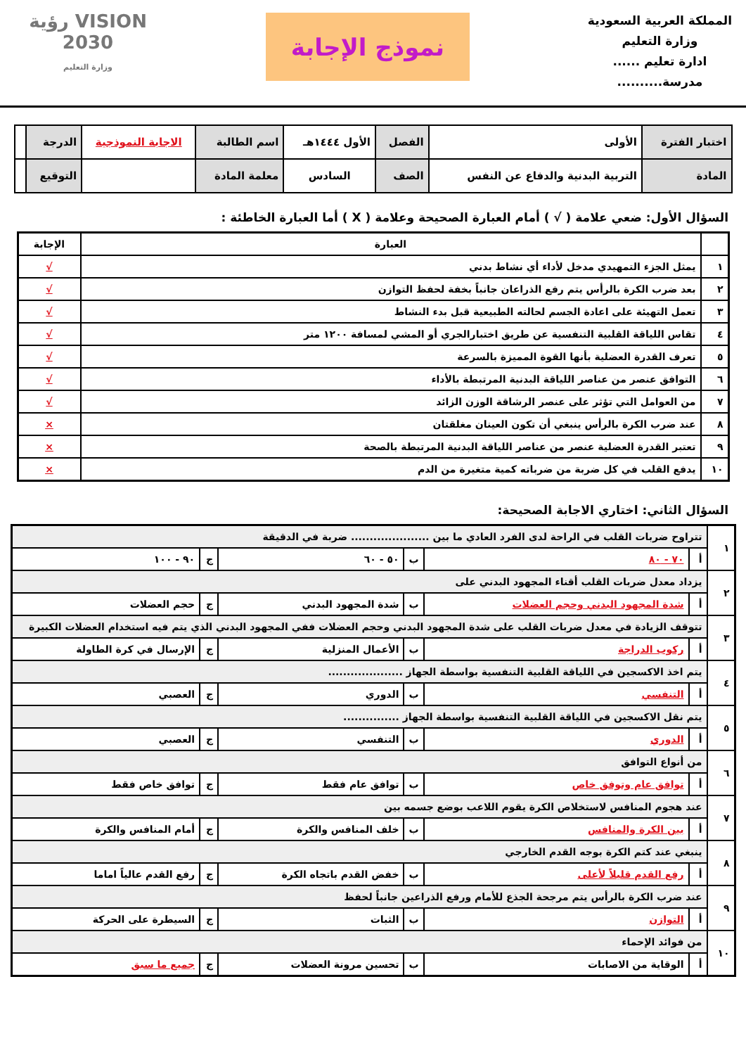المملكة العربية السعودية
وزارة التعليم
ادارة تعليم ......
مدرسة..........
نموذج الإجابة
VISION رؤية
2030
وزارة التعليم
| اختبار الفترة | الأولى | الفصل | الأول ١٤٤٤هـ | اسم الطالبة | الاجابة النموذجية | الدرجة | |
| المادة | التربية البدنية والدفاع عن النفس | الصف | السادس | معلمة المادة | | التوقيع | |
السؤال الأول: ضعي علامة ( √ ) أمام العبارة الصحيحة وعلامة ( X ) أما العبارة الخاطئة :
| | العبارة | الإجابة |
| --- | --- | --- |
| ١ | يمثل الجزء التمهيدي مدخل لأداء أي نشاط بدني | √ |
| ٢ | بعد ضرب الكرة بالرأس يتم رفع الذراعان جانباً بخفة لحفظ التوازن | √ |
| ٣ | تعمل التهيئة على اعادة الجسم لحالته الطبيعية قبل بدء النشاط | √ |
| ٤ | تقاس اللياقة القلبية التنفسية عن طريق اختبارالجري أو المشي لمسافة ١٢٠٠ متر | √ |
| ٥ | تعرف القدرة العضلية بأنها القوة المميزة بالسرعة | √ |
| ٦ | التوافق عنصر من عناصر اللياقة البدنية المرتبطة بالأداء | √ |
| ٧ | من العوامل التي تؤثر على عنصر الرشاقة الوزن الزائد | √ |
| ٨ | عند ضرب الكرة بالرأس ينبغي أن تكون العينان مغلقتان | × |
| ٩ | تعتبر القدرة العضلية عنصر من عناصر اللياقة البدنية المرتبطة بالصحة | × |
| ١٠ | يدفع القلب في كل ضربة من ضرباته كمية متغيرة من الدم | × |
السؤال الثاني: اختاري الاجابة الصحيحة:
| ١ | تتراوح ضربات القلب في الراحة لدى الفرد العادي ما بين ..................... ضربة في الدقيقة | | | | | |
| | أ | ٧٠ - ٨٠ | ب | ٥٠ - ٦٠ | ج | ٩٠ - ١٠٠ |
| ٢ | يزداد معدل ضربات القلب أقناء المجهود البدني على | | | | | |
| | أ | شدة المجهود البدني وحجم العضلات | ب | شدة المجهود البدني | ج | حجم العضلات |
| ٣ | تتوقف الزيادة في معدل ضربات القلب على شدة المجهود البدني وحجم العضلات ففي المجهود البدني الذي يتم فيه استخدام العضلات الكبيرة | | | | | |
| | أ | ركوب الدراجة | ب | الأعمال المنزلية | ج | الإرسال في كرة الطاولة |
| ٤ | يتم اخذ الاكسجين في اللياقة القلبية التنفسية بواسطة الجهاز .................... | | | | | |
| | أ | التنفسي | ب | الدوري | ج | العصبي |
| ٥ | يتم نقل الاكسجين في اللياقة القلبية التنفسية بواسطة الجهاز ............... | | | | | |
| | أ | الدوري | ب | التنفسي | ج | العصبي |
| ٦ | من أنواع التوافق | | | | | |
| | أ | توافق عام وتوفق خاص | ب | توافق عام فقط | ج | توافق خاص فقط |
| ٧ | عند هجوم المنافس لاستخلاص الكرة يقوم اللاعب بوضع جسمه بين | | | | | |
| | أ | بين الكرة والمنافس | ب | خلف المنافس والكرة | ج | أمام المنافس والكرة |
| ٨ | ينبغي عند كتم الكرة بوجه القدم الخارجي | | | | | |
| | أ | رفع القدم قليلاً لأعلى | ب | خفض القدم باتجاه الكرة | ج | رفع القدم عالياً اماما |
| ٩ | عند ضرب الكرة بالرأس يتم مرجحة الجذع للأمام ورفع الذراعين جانباً لحفظ | | | | | |
| | أ | التوازن | ب | الثبات | ج | السيطرة على الحركة |
| ١٠ | من فوائد الإحماء | | | | | |
| | أ | الوقاية من الاصابات | ب | تحسين مرونة العضلات | ج | جميع ما سبق |